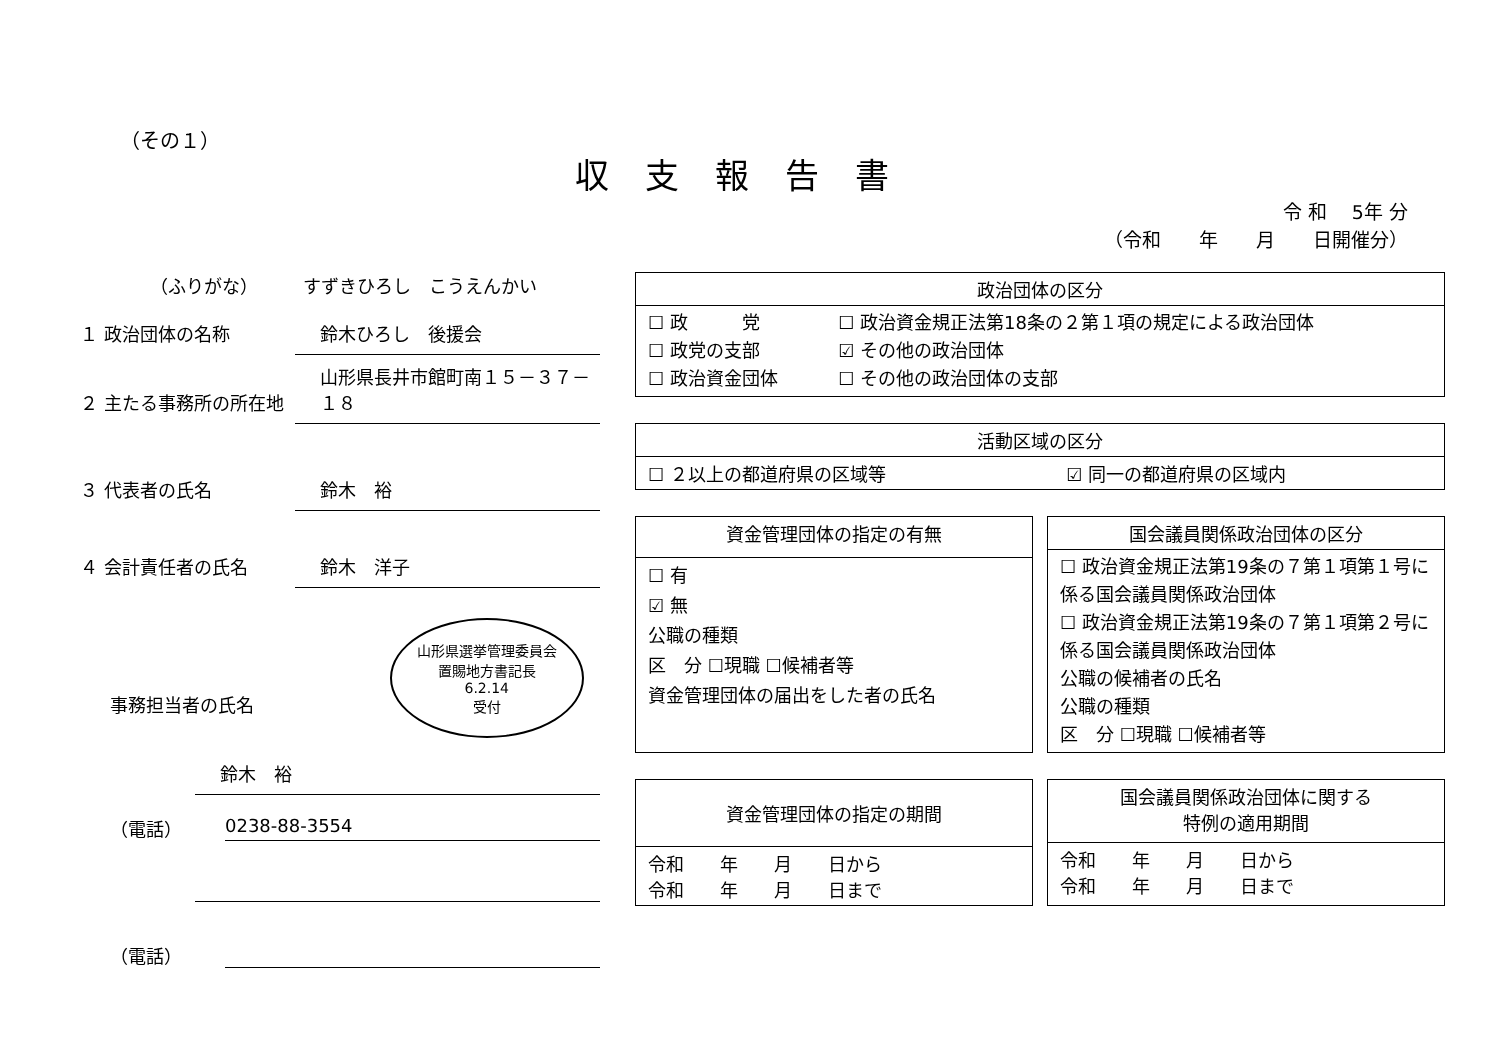（その１）
収支報告書
令 和　 5年 分
（令和　　年　　月　　日開催分）
（ふりがな）　　　すずきひろし　こうえんかい
１ 政治団体の名称 鈴木ひろし　後援会
２ 主たる事務所の所在地 山形県長井市館町南１５－３７－１８
３ 代表者の氏名 鈴木　裕
４ 会計責任者の氏名 鈴木　洋子
事務担当者の氏名 山形県選挙管理委員会
置賜地方書記長
6.2.14
受付
鈴木　裕
（電話） 0238-88-3554
（電話）
| 政治団体の区分 | |
| --- | --- |
| ☐ 政 党 ☐ 政党の支部 ☐ 政治資金団体 | ☐ 政治資金規正法第18条の２第１項の規定による政治団体 ☑ その他の政治団体 ☐ その他の政治団体の支部 |
| 活動区域の区分 | |
| --- | --- |
| ☐ ２以上の都道府県の区域等 | ☑ 同一の都道府県の区域内 |
| 資金管理団体の指定の有無 |
| --- |
| ☐ 有 ☑ 無 公職の種類 区 分 ☐現職 ☐候補者等 資金管理団体の届出をした者の氏名 |
| 国会議員関係政治団体の区分 |
| --- |
| ☐ 政治資金規正法第19条の７第１項第１号に係る国会議員関係政治団体 ☐ 政治資金規正法第19条の７第１項第２号に係る国会議員関係政治団体 公職の候補者の氏名 公職の種類 区 分 ☐現職 ☐候補者等 |
| 資金管理団体の指定の期間 |
| --- |
| 令和 年 月 日から 令和 年 月 日まで |
| 国会議員関係政治団体に関する 特例の適用期間 |
| --- |
| 令和 年 月 日から 令和 年 月 日まで |